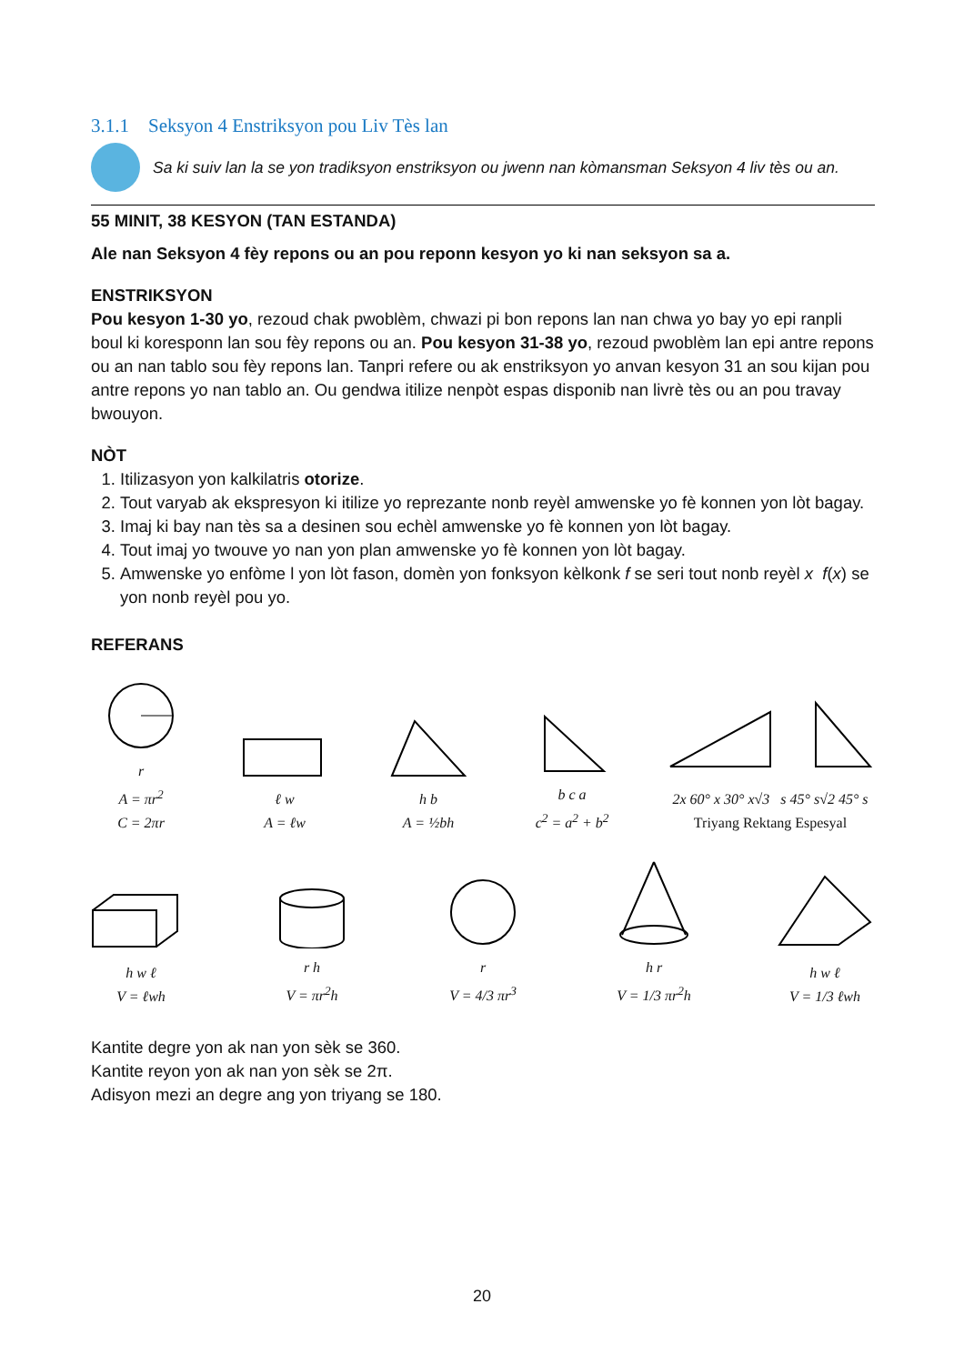3.1.1 Seksyon 4 Enstriksyon pou Liv Tès lan
Sa ki suiv lan la se yon tradiksyon enstriksyon ou jwenn nan kòmansman Seksyon 4 liv tès ou an.
55 MINIT, 38 KESYON (TAN ESTANDA)
Ale nan Seksyon 4 fèy repons ou an pou reponn kesyon yo ki nan seksyon sa a.
ENSTRIKSYON
Pou kesyon 1-30 yo, rezoud chak pwoblèm, chwazi pi bon repons lan nan chwa yo bay yo epi ranpli boul ki koresponn lan sou fèy repons ou an. Pou kesyon 31-38 yo, rezoud pwoblèm lan epi antre repons ou an nan tablo sou fèy repons lan. Tanpri refere ou ak enstriksyon yo anvan kesyon 31 an sou kijan pou antre repons yo nan tablo an. Ou gendwa itilize nenpòt espas disponib nan livrè tès ou an pou travay bwouyon.
NÒT
1. Itilizasyon yon kalkilatris otorize.
2. Tout varyab ak ekspresyon ki itilize yo reprezante nonb reyèl amwenske yo fè konnen yon lòt bagay.
3. Imaj ki bay nan tès sa a desinen sou echèl amwenske yo fè konnen yon lòt bagay.
4. Tout imaj yo twouve yo nan yon plan amwenske yo fè konnen yon lòt bagay.
5. Amwenske yo enfòme l yon lòt fason, domèn yon fonksyon kèlkonk f se seri tout nonb reyèl x f(x) se yon nonb reyèl pou yo.
REFERANS
r
A = πr<sup>2</sup>
C = 2πr
ℓ w
A = ℓw
h b
A = ½bh
b c a
c<sup>2</sup> = a<sup>2</sup> + b<sup>2</sup>
2x 60° x 30° x√3 s 45° s√2 45° s
Triyang Rektang Espesyal
h w ℓ
V = ℓwh
r h
V = πr<sup>2</sup>h
r
V = 4/3 πr<sup>3</sup>
h r
V = 1/3 πr<sup>2</sup>h
h w ℓ
V = 1/3 ℓwh
Kantite degre yon ak nan yon sèk se 360.
Kantite reyon yon ak nan yon sèk se 2π.
Adisyon mezi an degre ang yon triyang se 180.
20